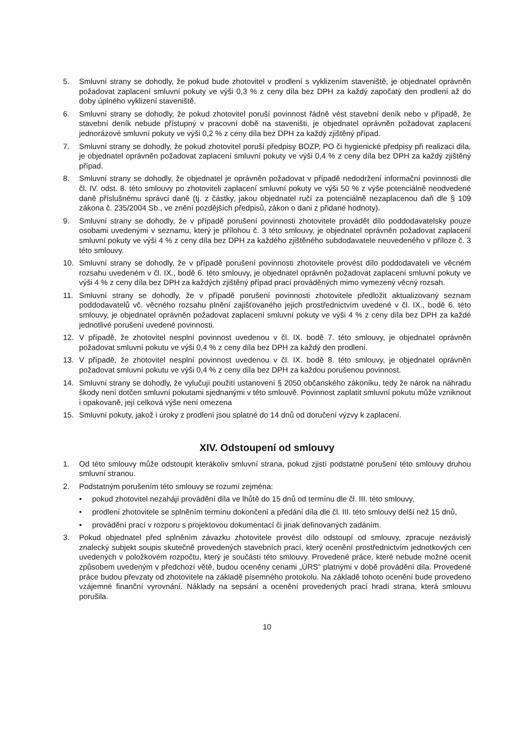5. Smluvní strany se dohodly, že pokud bude zhotovitel v prodlení s vyklizením staveniště, je objednatel oprávněn požadovat zaplacení smluvní pokuty ve výši 0,3 % z ceny díla bez DPH za každý započatý den prodlení až do doby úplného vyklizení staveniště.
6. Smluvní strany se dohodly, že pokud zhotovitel poruší povinnost řádně vést stavební deník nebo v případě, že stavební deník nebude přístupný v pracovní době na staveništi, je objednatel oprávněn požadovat zaplacení jednorázové smluvní pokuty ve výši 0,2 % z ceny díla bez DPH za každý zjištěný případ.
7. Smluvní strany se dohodly, že pokud zhotovitel poruší předpisy BOZP, PO či hygienické předpisy při realizaci díla, je objednatel oprávněn požadovat zaplacení smluvní pokuty ve výši 0,4 % z ceny díla bez DPH za každý zjištěný případ.
8. Smluvní strany se dohodly, že objednatel je oprávněn požadovat v případě nedodržení informační povinnosti dle čl. IV. odst. 8. této smlouvy po zhotoviteli zaplacení smluvní pokuty ve výši 50 % z výše potenciálně neodvedené daně příslušnému správci daně (tj. z částky, jakou objednatel ručí za potenciálně nezaplacenou daň dle § 109 zákona č. 235/2004 Sb., ve znění pozdějších předpisů, zákon o dani z přidané hodnoty).
9. Smluvní strany se dohodly, že v případě porušení povinnosti zhotovitele provádět dílo poddodavatelsky pouze osobami uvedenými v seznamu, který je přílohou č. 3 této smlouvy, je objednatel oprávněn požadovat zaplacení smluvní pokuty ve výši 4 % z ceny díla bez DPH za každého zjištěného subdodavatele neuvedeného v příloze č. 3 této smlouvy.
10. Smluvní strany se dohodly, že v případě porušení povinnosti zhotovitele provést dílo poddodavateli ve věcném rozsahu uvedeném v čl. IX., bodě 6. této smlouvy, je objednatel oprávněn požadovat zaplacení smluvní pokuty ve výši 4 % z ceny díla bez DPH za každých zjištěný případ prací prováděných mimo vymezený věcný rozsah.
11. Smluvní strany se dohodly, že v případě porušení povinnosti zhotovitele předložit aktualizovaný seznam poddodavatelů vč. věcného rozsahu plnění zajišťovaného jejich prostřednictvím uvedené v čl. IX., bodě 6. této smlouvy, je objednatel oprávněn požadovat zaplacení smluvní pokuty ve výši 4 % z ceny díla bez DPH za každé jednotlivé porušení uvedené povinnosti.
12. V případě, že zhotovitel nesplní povinnost uvedenou v čl. IX. bodě 7. této smlouvy, je objednatel oprávněn požadovat smluvní pokutu ve výši 0,4 % z ceny díla bez DPH za každý den prodlení.
13. V případě, že zhotovitel nesplní povinnost uvedenou v čl. IX. bodě 8. této smlouvy, je objednatel oprávněn požadovat smluvní pokutu ve výši 0,4 % z ceny díla bez DPH za každou porušenou povinnost.
14. Smluvní strany se dohodly, že vylučují použití ustanovení § 2050 občanského zákoníku, tedy že nárok na náhradu škody není dotčen smluvní pokutami sjednanými v této smlouvě. Povinnost zaplatit smluvní pokutu může vzniknout i opakovaně, její celková výše není omezena
15. Smluvní pokuty, jakož i úroky z prodlení jsou splatné do 14 dnů od doručení výzvy k zaplacení.
XIV. Odstoupení od smlouvy
1. Od této smlouvy může odstoupit kterákoliv smluvní strana, pokud zjistí podstatné porušení této smlouvy druhou smluvní stranou.
2. Podstatným porušením této smlouvy se rozumí zejména:
• pokud zhotovitel nezahájí provádění díla ve lhůtě do 15 dnů od termínu dle čl. III. této smlouvy,
• prodlení zhotovitele se splněním termínu dokončení a předání díla dle čl. III. této smlouvy delší než 15 dnů,
• provádění prací v rozporu s projektovou dokumentací či jinak definovaných zadáním.
3. Pokud objednatel před splněním závazku zhotovitele provést dílo odstoupí od smlouvy, zpracuje nezávislý znalecký subjekt soupis skutečně provedených stavebních prací, který ocenění prostřednictvím jednotkových cen uvedených v položkovém rozpočtu, který je součástí této smlouvy. Provedené práce, které nebude možné ocenit způsobem uvedeným v předchozí větě, budou oceněny cenami „ÚRS“ platnými v době provádění díla. Provedené práce budou převzaty od zhotovitele na základě písemného protokolu. Na základě tohoto ocenění bude provedeno vzájemné finanční vyrovnání. Náklady na sepsání a ocenění provedených prací hradí strana, která smlouvu porušila.
10